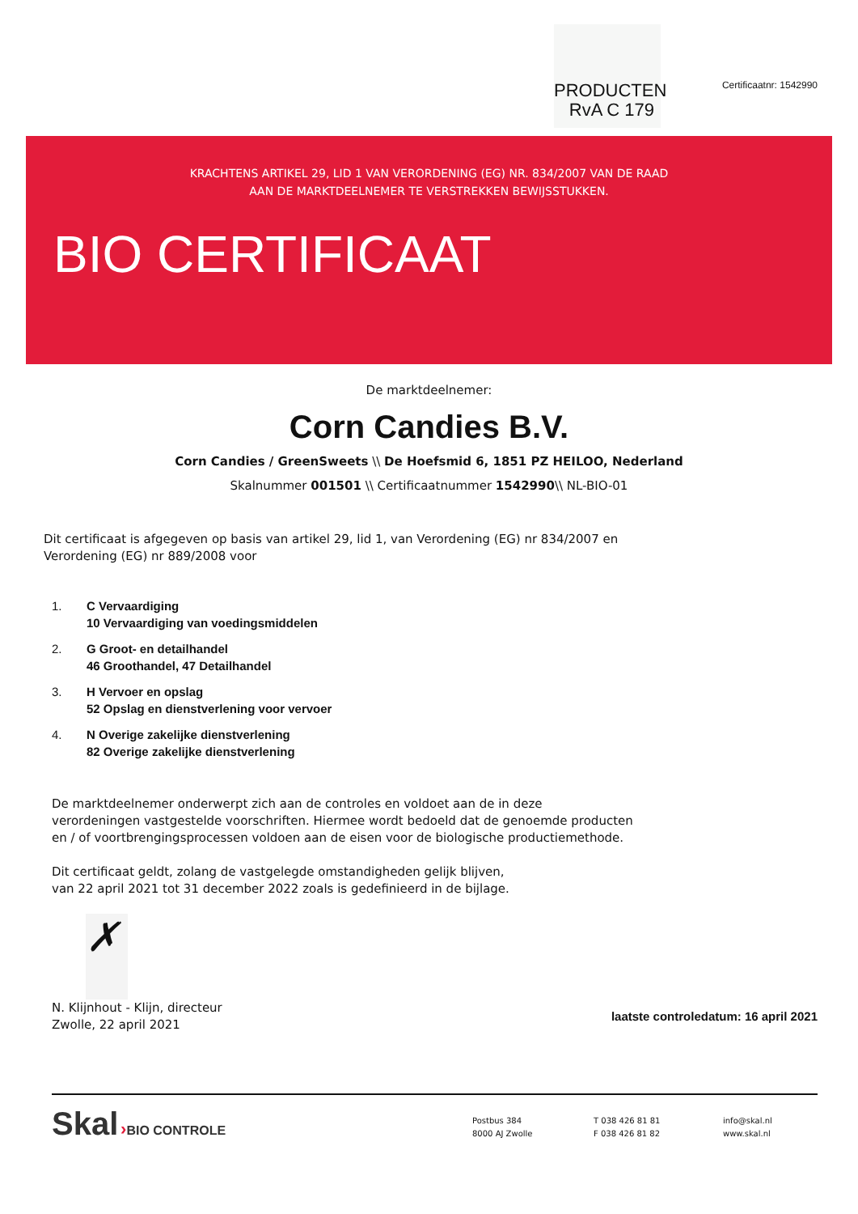PRODUCTEN
RvA C 179
Certificaatnr: 1542990
KRACHTENS ARTIKEL 29, LID 1 VAN VERORDENING (EG) NR. 834/2007 VAN DE RAAD
AAN DE MARKTDEELNEMER TE VERSTREKKEN BEWIJSSTUKKEN.
BIO CERTIFICAAT
De marktdeelnemer:
Corn Candies B.V.
Corn Candies / GreenSweets \\ De Hoefsmid 6, 1851 PZ HEILOO, Nederland
Skalnummer 001501 \\ Certificaatnummer 1542990\\ NL-BIO-01
Dit certificaat is afgegeven op basis van artikel 29, lid 1, van Verordening (EG) nr 834/2007 en Verordening (EG) nr 889/2008 voor
1. C Vervaardiging
10 Vervaardiging van voedingsmiddelen
2. G Groot- en detailhandel
46 Groothandel, 47 Detailhandel
3. H Vervoer en opslag
52 Opslag en dienstverlening voor vervoer
4. N Overige zakelijke dienstverlening
82 Overige zakelijke dienstverlening
De marktdeelnemer onderwerpt zich aan de controles en voldoet aan de in deze verordeningen vastgestelde voorschriften. Hiermee wordt bedoeld dat de genoemde producten en / of voortbrengingsprocessen voldoen aan de eisen voor de biologische productiemethode.
Dit certificaat geldt, zolang de vastgelegde omstandigheden gelijk blijven,
van 22 april 2021 tot 31 december 2022 zoals is gedefinieerd in de bijlage.
✗
N. Klijnhout - Klijn, directeur
Zwolle, 22 april 2021
laatste controledatum: 16 april 2021
Skal ›BIO CONTROLE
Postbus 384
8000 AJ Zwolle
T 038 426 81 81
F 038 426 81 82
info@skal.nl
www.skal.nl